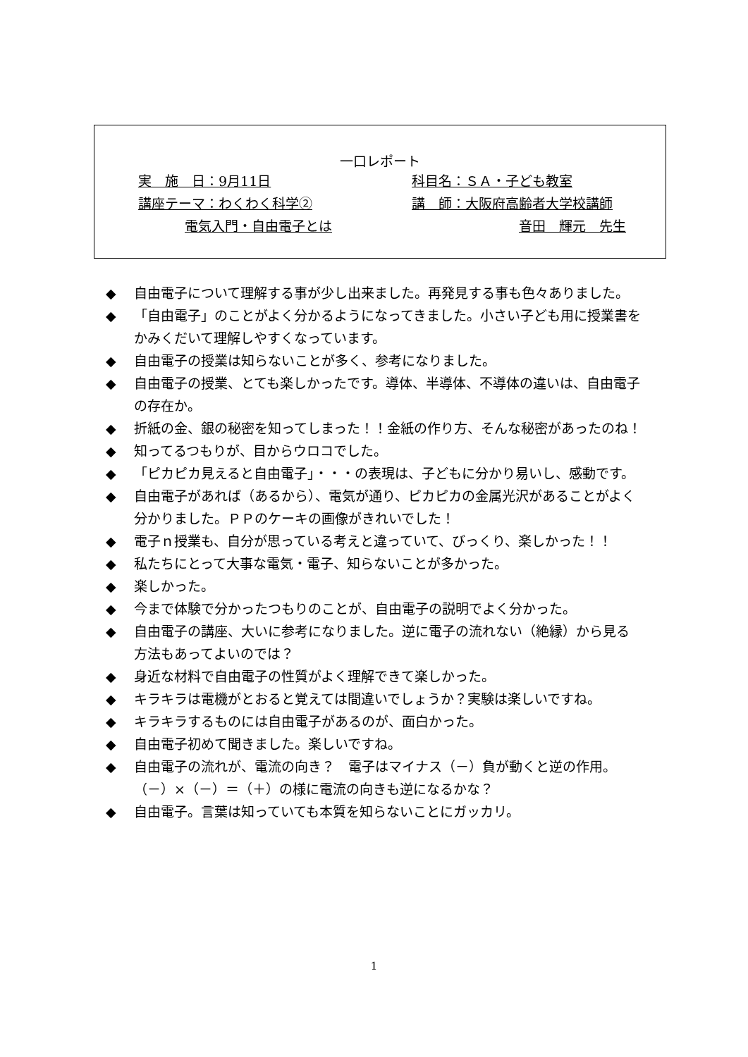一口レポート
実　施　日：9月11日 科目名：ＳＡ・子ども教室
講座テーマ：わくわく科学② 講　師：大阪府高齢者大学校講師
電気入門・自由電子とは 音田　輝元　先生
◆ 自由電子について理解する事が少し出来ました。再発見する事も色々ありました。
◆ 「自由電子」のことがよく分かるようになってきました。小さい子ども用に授業書をかみくだいて理解しやすくなっています。
◆ 自由電子の授業は知らないことが多く、参考になりました。
◆ 自由電子の授業、とても楽しかったです。導体、半導体、不導体の違いは、自由電子の存在か。
◆ 折紙の金、銀の秘密を知ってしまった！！金紙の作り方、そんな秘密があったのね！
◆ 知ってるつもりが、目からウロコでした。
◆ 「ピカピカ見えると自由電子」・・・の表現は、子どもに分かり易いし、感動です。
◆ 自由電子があれば（あるから）、電気が通り、ピカピカの金属光沢があることがよく分かりました。ＰＰのケーキの画像がきれいでした！
◆ 電子ｎ授業も、自分が思っている考えと違っていて、びっくり、楽しかった！！
◆ 私たちにとって大事な電気・電子、知らないことが多かった。
◆ 楽しかった。
◆ 今まで体験で分かったつもりのことが、自由電子の説明でよく分かった。
◆ 自由電子の講座、大いに参考になりました。逆に電子の流れない（絶縁）から見る方法もあってよいのでは？
◆ 身近な材料で自由電子の性質がよく理解できて楽しかった。
◆ キラキラは電機がとおると覚えては間違いでしょうか？実験は楽しいですね。
◆ キラキラするものには自由電子があるのが、面白かった。
◆ 自由電子初めて聞きました。楽しいですね。
◆ 自由電子の流れが、電流の向き？　電子はマイナス（－）負が動くと逆の作用。（－）×（－）＝（＋）の様に電流の向きも逆になるかな？
◆ 自由電子。言葉は知っていても本質を知らないことにガッカリ。
1